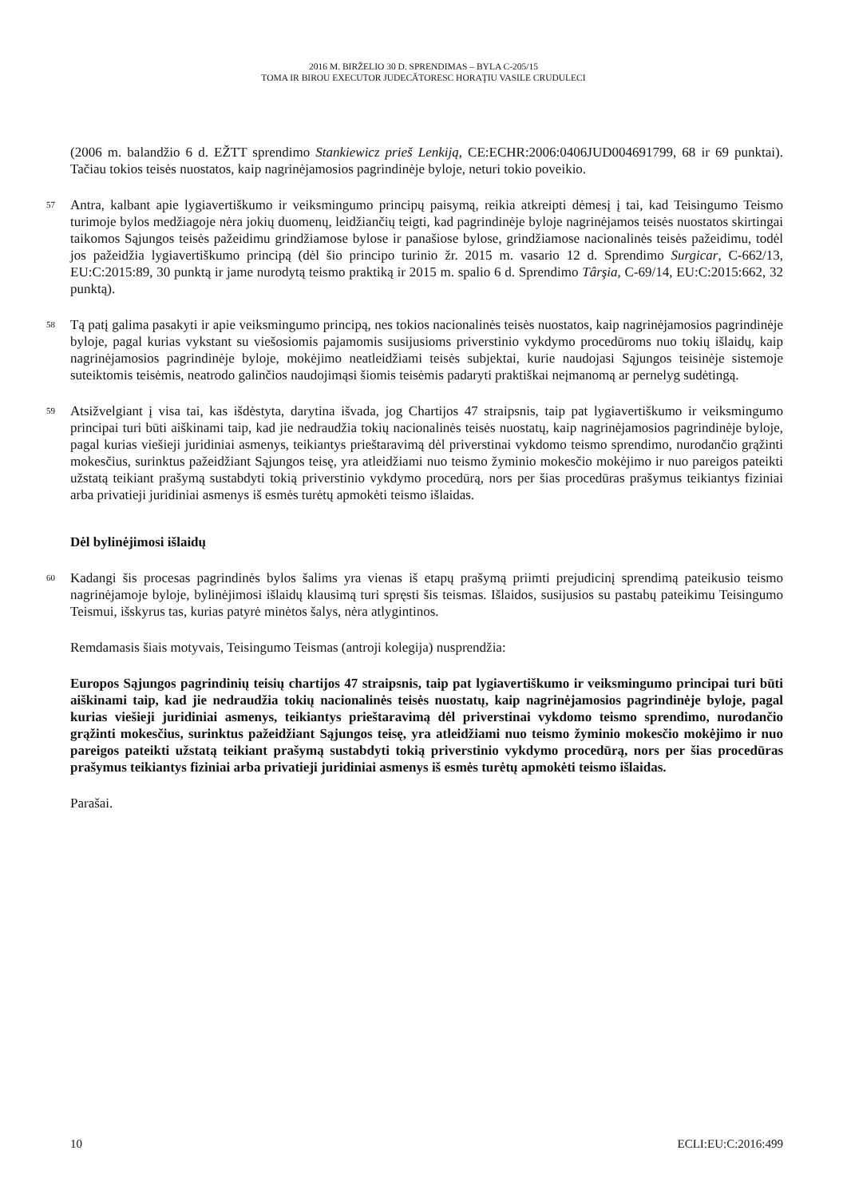2016 M. BIRŽELIO 30 D. SPRENDIMAS – BYLA C-205/15
TOMA IR BIROU EXECUTOR JUDECĂTORESC HORAŢIU VASILE CRUDULECI
(2006 m. balandžio 6 d. EŽTT sprendimo Stankiewicz prieš Lenkiją, CE:ECHR:2006:0406JUD004691799, 68 ir 69 punktai). Tačiau tokios teisės nuostatos, kaip nagrinėjamosios pagrindinėje byloje, neturi tokio poveikio.
57
Antra, kalbant apie lygiavertiškumo ir veiksmingumo principų paisymą, reikia atkreipti dėmesį į tai, kad Teisingumo Teismo turimoje bylos medžiagoje nėra jokių duomenų, leidžiančių teigti, kad pagrindinėje byloje nagrinėjamos teisės nuostatos skirtingai taikomos Sąjungos teisės pažeidimu grindžiamose bylose ir panašiose bylose, grindžiamose nacionalinės teisės pažeidimu, todėl jos pažeidžia lygiavertiškumo principą (dėl šio principo turinio žr. 2015 m. vasario 12 d. Sprendimo Surgicar, C-662/13, EU:C:2015:89, 30 punktą ir jame nurodytą teismo praktiką ir 2015 m. spalio 6 d. Sprendimo Târşia, C-69/14, EU:C:2015:662, 32 punktą).
58
Tą patį galima pasakyti ir apie veiksmingumo principą, nes tokios nacionalinės teisės nuostatos, kaip nagrinėjamosios pagrindinėje byloje, pagal kurias vykstant su viešosiomis pajamomis susijusioms priverstinio vykdymo procedūroms nuo tokių išlaidų, kaip nagrinėjamosios pagrindinėje byloje, mokėjimo neatleidžiami teisės subjektai, kurie naudojasi Sąjungos teisinėje sistemoje suteiktomis teisėmis, neatrodo galinčios naudojimąsi šiomis teisėmis padaryti praktiškai neįmanomą ar pernelyg sudėtingą.
59
Atsižvelgiant į visa tai, kas išdėstyta, darytina išvada, jog Chartijos 47 straipsnis, taip pat lygiavertiškumo ir veiksmingumo principai turi būti aiškinami taip, kad jie nedraudžia tokių nacionalinės teisės nuostatų, kaip nagrinėjamosios pagrindinėje byloje, pagal kurias viešieji juridiniai asmenys, teikiantys prieštaravimą dėl priverstinai vykdomo teismo sprendimo, nurodančio grąžinti mokesčius, surinktus pažeidžiant Sąjungos teisę, yra atleidžiami nuo teismo žyminio mokesčio mokėjimo ir nuo pareigos pateikti užstatą teikiant prašymą sustabdyti tokią priverstinio vykdymo procedūrą, nors per šias procedūras prašymus teikiantys fiziniai arba privatieji juridiniai asmenys iš esmės turėtų apmokėti teismo išlaidas.
Dėl bylinėjimosi išlaidų
60
Kadangi šis procesas pagrindinės bylos šalims yra vienas iš etapų prašymą priimti prejudicinį sprendimą pateikusio teismo nagrinėjamoje byloje, bylinėjimosi išlaidų klausimą turi spręsti šis teismas. Išlaidos, susijusios su pastabų pateikimu Teisingumo Teismui, išskyrus tas, kurias patyrė minėtos šalys, nėra atlygintinos.
Remdamasis šiais motyvais, Teisingumo Teismas (antroji kolegija) nusprendžia:
Europos Sąjungos pagrindinių teisių chartijos 47 straipsnis, taip pat lygiavertiškumo ir veiksmingumo principai turi būti aiškinami taip, kad jie nedraudžia tokių nacionalinės teisės nuostatų, kaip nagrinėjamosios pagrindinėje byloje, pagal kurias viešieji juridiniai asmenys, teikiantys prieštaravimą dėl priverstinai vykdomo teismo sprendimo, nurodančio grąžinti mokesčius, surinktus pažeidžiant Sąjungos teisę, yra atleidžiami nuo teismo žyminio mokesčio mokėjimo ir nuo pareigos pateikti užstatą teikiant prašymą sustabdyti tokią priverstinio vykdymo procedūrą, nors per šias procedūras prašymus teikiantys fiziniai arba privatieji juridiniai asmenys iš esmės turėtų apmokėti teismo išlaidas.
Parašai.
10 ECLI:EU:C:2016:499